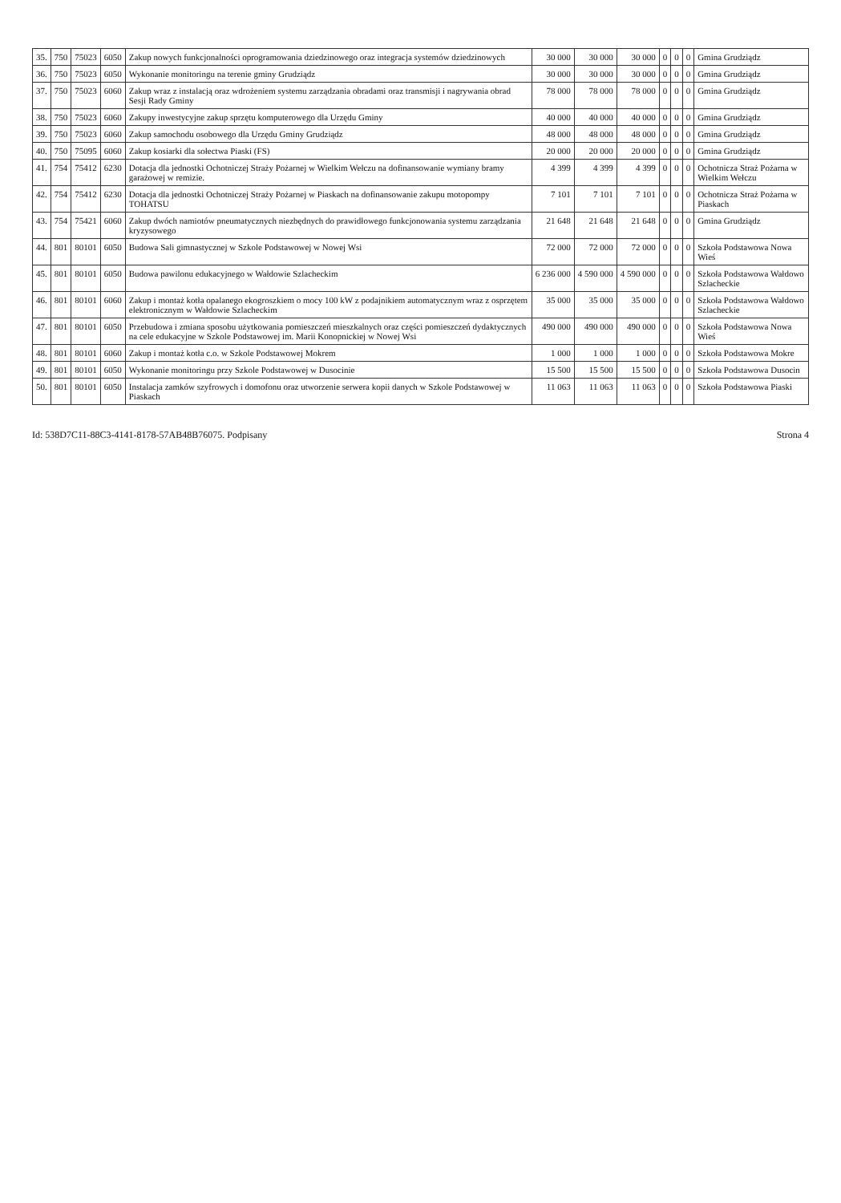| 35. | 750 | 75023 | 6050 | Zakup nowych funkcjonalności oprogramowania dziedzinowego oraz integracja systemów dziedzinowych | 30 000 | 30 000 | 30 000 | 0 | 0 | 0 | Gmina Grudziądz |
| 36. | 750 | 75023 | 6050 | Wykonanie monitoringu na terenie gminy Grudziądz | 30 000 | 30 000 | 30 000 | 0 | 0 | 0 | Gmina Grudziądz |
| 37. | 750 | 75023 | 6060 | Zakup wraz z instalacją oraz wdrożeniem systemu zarządzania obradami oraz transmisji i nagrywania obrad Sesji Rady Gminy | 78 000 | 78 000 | 78 000 | 0 | 0 | 0 | Gmina Grudziądz |
| 38. | 750 | 75023 | 6060 | Zakupy inwestycyjne zakup sprzętu komputerowego dla Urzędu Gminy | 40 000 | 40 000 | 40 000 | 0 | 0 | 0 | Gmina Grudziądz |
| 39. | 750 | 75023 | 6060 | Zakup samochodu osobowego dla Urzędu Gminy Grudziądz | 48 000 | 48 000 | 48 000 | 0 | 0 | 0 | Gmina Grudziądz |
| 40. | 750 | 75095 | 6060 | Zakup kosiarki dla sołectwa Piaski (FS) | 20 000 | 20 000 | 20 000 | 0 | 0 | 0 | Gmina Grudziądz |
| 41. | 754 | 75412 | 6230 | Dotacja dla jednostki Ochotniczej Straży Pożarnej w Wielkim Wełczu na dofinansowanie wymiany bramy garażowej w remizie. | 4 399 | 4 399 | 4 399 | 0 | 0 | 0 | Ochotnicza Straż Pożarna w Wielkim Wełczu |
| 42. | 754 | 75412 | 6230 | Dotacja dla jednostki Ochotniczej Straży Pożarnej w Piaskach na dofinansowanie zakupu motopompy TOHATSU | 7 101 | 7 101 | 7 101 | 0 | 0 | 0 | Ochotnicza Straż Pożarna w Piaskach |
| 43. | 754 | 75421 | 6060 | Zakup dwóch namiotów pneumatycznych niezbędnych do prawidłowego funkcjonowania systemu zarządzania kryzysowego | 21 648 | 21 648 | 21 648 | 0 | 0 | 0 | Gmina Grudziądz |
| 44. | 801 | 80101 | 6050 | Budowa Sali gimnastycznej w Szkole Podstawowej w Nowej Wsi | 72 000 | 72 000 | 72 000 | 0 | 0 | 0 | Szkoła Podstawowa Nowa Wieś |
| 45. | 801 | 80101 | 6050 | Budowa pawilonu edukacyjnego w Wałdowie Szlacheckim | 6 236 000 | 4 590 000 | 4 590 000 | 0 | 0 | 0 | Szkoła Podstawowa Wałdowo Szlacheckie |
| 46. | 801 | 80101 | 6060 | Zakup i montaż kotła opalanego ekogroszkiem o mocy 100 kW z podajnikiem automatycznym wraz z osprzętem elektronicznym w Wałdowie Szlacheckim | 35 000 | 35 000 | 35 000 | 0 | 0 | 0 | Szkoła Podstawowa Wałdowo Szlacheckie |
| 47. | 801 | 80101 | 6050 | Przebudowa i zmiana sposobu użytkowania pomieszczeń mieszkalnych oraz części pomieszczeń dydaktycznych na cele edukacyjne w Szkole Podstawowej im. Marii Konopnickiej w Nowej Wsi | 490 000 | 490 000 | 490 000 | 0 | 0 | 0 | Szkoła Podstawowa Nowa Wieś |
| 48. | 801 | 80101 | 6060 | Zakup i montaż kotła c.o. w Szkole Podstawowej Mokrem | 1 000 | 1 000 | 1 000 | 0 | 0 | 0 | Szkoła Podstawowa Mokre |
| 49. | 801 | 80101 | 6050 | Wykonanie monitoringu przy Szkole Podstawowej w Dusocinie | 15 500 | 15 500 | 15 500 | 0 | 0 | 0 | Szkoła Podstawowa Dusocin |
| 50. | 801 | 80101 | 6050 | Instalacja zamków szyfrowych i domofonu oraz utworzenie serwera kopii danych w Szkole Podstawowej w Piaskach | 11 063 | 11 063 | 11 063 | 0 | 0 | 0 | Szkoła Podstawowa Piaski |
Id: 538D7C11-88C3-4141-8178-57AB48B76075. Podpisany Strona 4